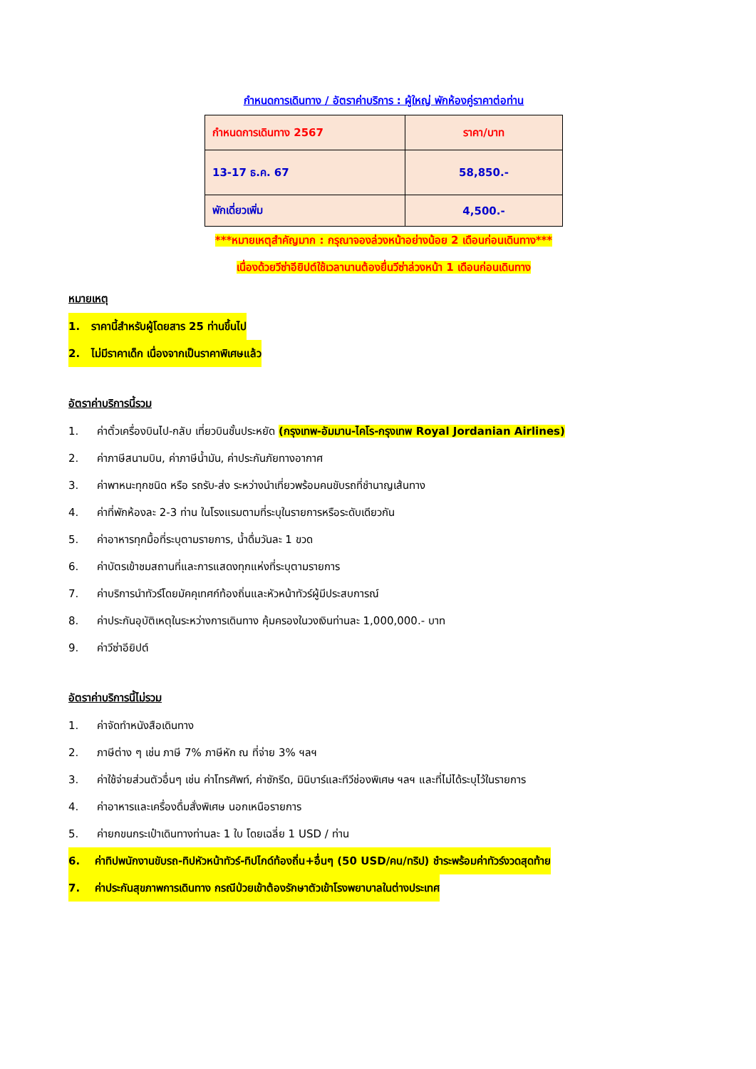กำหนดการเดินทาง / อัตราค่าบริการ : ผู้ใหญ่ พักห้องคู่ราคาต่อท่าน
| กำหนดการเดินทาง 2567 | ราคา/บาท |
| --- | --- |
| 13-17 ธ.ค. 67 | 58,850.- |
| พักเดี่ยวเพิ่ม | 4,500.- |
***หมายเหตุสำคัญมาก : กรุณาจองล่วงหน้าอย่างน้อย 2 เดือนก่อนเดินทาง***
เนื่องด้วยวีซ่าอียิปต์ใช้เวลานานต้องยื่นวีซ่าล่วงหน้า 1 เดือนก่อนเดินทาง
หมายเหตุ
1. ราคานี้สำหรับผู้โดยสาร 25 ท่านขึ้นไป
2. ไม่มีราคาเด็ก เนื่องจากเป็นราคาพิเศษแล้ว
อัตราค่าบริการนี้รวม
1. ค่าตั๋วเครื่องบินไป-กลับ เที่ยวบินชั้นประหยัด (กรุงเทพ-อัมมาน-ไคโร-กรุงเทพ Royal Jordanian Airlines)
2. ค่าภาษีสนามบิน, ค่าภาษีน้ำมัน, ค่าประกันภัยทางอากาศ
3. ค่าพาหนะทุกชนิด หรือ รถรับ-ส่ง ระหว่างนำเที่ยวพร้อมคนขับรถที่ชำนาญเส้นทาง
4. ค่าที่พักห้องละ 2-3 ท่าน ในโรงแรมตามที่ระบุในรายการหรือระดับเดียวกัน
5. ค่าอาหารทุกมื้อที่ระบุตามรายการ, น้ำดื่มวันละ 1 ขวด
6. ค่าบัตรเข้าชมสถานที่และการแสดงทุกแห่งที่ระบุตามรายการ
7. ค่าบริการนำทัวร์โดยมัคคุเทศก์ท้องถิ่นและหัวหน้าทัวร์ผู้มีประสบการณ์
8. ค่าประกันอุบัติเหตุในระหว่างการเดินทาง คุ้มครองในวงเงินท่านละ 1,000,000.- บาท
9. ค่าวีซ่าอียิปต์
อัตราค่าบริการนี้ไม่รวม
1. ค่าจัดทำหนังสือเดินทาง
2. ภาษีต่าง ๆ เช่น ภาษี 7% ภาษีหัก ณ ที่จ่าย 3% ฯลฯ
3. ค่าใช้จ่ายส่วนตัวอื่นๆ เช่น ค่าโทรศัพท์, ค่าซักรีด, มินิบาร์และทีวีช่องพิเศษ ฯลฯ และที่ไม่ได้ระบุไว้ในรายการ
4. ค่าอาหารและเครื่องดื่มสั่งพิเศษ นอกเหนือรายการ
5. ค่ายกขนกระเป๋าเดินทางท่านละ 1 ใบ โดยเฉลี่ย 1 USD / ท่าน
6. ค่าทิปพนักงานขับรถ-ทิปหัวหน้าทัวร์-ทิปไกด์ท้องถิ่น+อื่นๆ (50 USD/คน/ทริป) ชำระพร้อมค่าทัวร์งวดสุดท้าย
7. ค่าประกันสุขภาพการเดินทาง กรณีป่วยเข้าต้องรักษาตัวเข้าโรงพยาบาลในต่างประเทศ